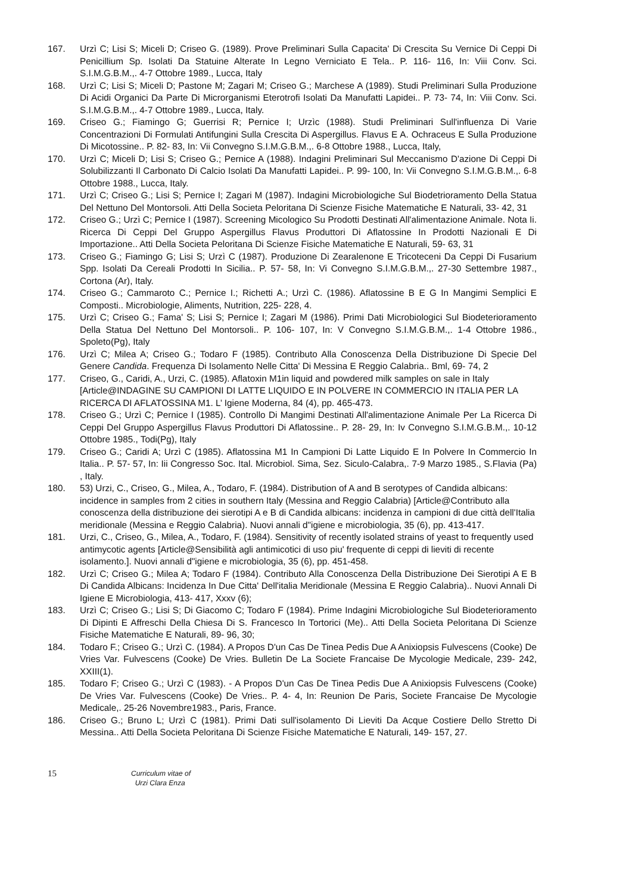167. Urzì C; Lisi S; Miceli D; Criseo G. (1989). Prove Preliminari Sulla Capacita' Di Crescita Su Vernice Di Ceppi Di Penicillium Sp. Isolati Da Statuine Alterate In Legno Verniciato E Tela.. P. 116- 116, In: Viii Conv. Sci. S.I.M.G.B.M.,. 4-7 Ottobre 1989., Lucca, Italy
168. Urzì C; Lisi S; Miceli D; Pastone M; Zagari M; Criseo G.; Marchese A (1989). Studi Preliminari Sulla Produzione Di Acidi Organici Da Parte Di Microrganismi Eterotrofi Isolati Da Manufatti Lapidei.. P. 73- 74, In: Viii Conv. Sci. S.I.M.G.B.M.,. 4-7 Ottobre 1989., Lucca, Italy.
169. Criseo G.; Fiamingo G; Guerrisi R; Pernice I; Urzìc (1988). Studi Preliminari Sull'influenza Di Varie Concentrazioni Di Formulati Antifungini Sulla Crescita Di Aspergillus. Flavus E A. Ochraceus E Sulla Produzione Di Micotossine.. P. 82- 83, In: Vii Convegno S.I.M.G.B.M.,. 6-8 Ottobre 1988., Lucca, Italy,
170. Urzì C; Miceli D; Lisi S; Criseo G.; Pernice A (1988). Indagini Preliminari Sul Meccanismo D'azione Di Ceppi Di Solubilizzanti Il Carbonato Di Calcio Isolati Da Manufatti Lapidei.. P. 99- 100, In: Vii Convegno S.I.M.G.B.M.,. 6-8 Ottobre 1988., Lucca, Italy.
171. Urzì C; Criseo G.; Lisi S; Pernice I; Zagari M (1987). Indagini Microbiologiche Sul Biodetrioramento Della Statua Del Nettuno Del Montorsoli. Atti Della Societa Peloritana Di Scienze Fisiche Matematiche E Naturali, 33- 42, 31
172. Criseo G.; Urzì C; Pernice I (1987). Screening Micologico Su Prodotti Destinati All'alimentazione Animale. Nota Ii. Ricerca Di Ceppi Del Gruppo Aspergillus Flavus Produttori Di Aflatossine In Prodotti Nazionali E Di Importazione.. Atti Della Societa Peloritana Di Scienze Fisiche Matematiche E Naturali, 59- 63, 31
173. Criseo G.; Fiamingo G; Lisi S; Urzì C (1987). Produzione Di Zearalenone E Tricoteceni Da Ceppi Di Fusarium Spp. Isolati Da Cereali Prodotti In Sicilia.. P. 57- 58, In: Vi Convegno S.I.M.G.B.M.,. 27-30 Settembre 1987., Cortona (Ar), Italy.
174. Criseo G.; Cammaroto C.; Pernice I.; Richetti A.; Urzì C. (1986). Aflatossine B E G In Mangimi Semplici E Composti.. Microbiologie, Aliments, Nutrition, 225- 228, 4.
175. Urzì C; Criseo G.; Fama' S; Lisi S; Pernice I; Zagari M (1986). Primi Dati Microbiologici Sul Biodeterioramento Della Statua Del Nettuno Del Montorsoli.. P. 106- 107, In: V Convegno S.I.M.G.B.M.,. 1-4 Ottobre 1986., Spoleto(Pg), Italy
176. Urzì C; Milea A; Criseo G.; Todaro F (1985). Contributo Alla Conoscenza Della Distribuzione Di Specie Del Genere Candida. Frequenza Di Isolamento Nelle Citta' Di Messina E Reggio Calabria.. Bml, 69- 74, 2
177. Criseo, G., Caridi, A., Urzi, C. (1985). Aflatoxin M1in liquid and powdered milk samples on sale in Italy [Article@INDAGINE SU CAMPIONI DI LATTE LIQUIDO E IN POLVERE IN COMMERCIO IN ITALIA PER LA RICERCA DI AFLATOSSINA M1. L’ Igiene Moderna, 84 (4), pp. 465-473.
178. Criseo G.; Urzì C; Pernice I (1985). Controllo Di Mangimi Destinati All'alimentazione Animale Per La Ricerca Di Ceppi Del Gruppo Aspergillus Flavus Produttori Di Aflatossine.. P. 28- 29, In: Iv Convegno S.I.M.G.B.M.,. 10-12 Ottobre 1985., Todi(Pg), Italy
179. Criseo G.; Caridi A; Urzì C (1985). Aflatossina M1 In Campioni Di Latte Liquido E In Polvere In Commercio In Italia.. P. 57- 57, In: Iii Congresso Soc. Ital. Microbiol. Sima, Sez. Siculo-Calabra,. 7-9 Marzo 1985., S.Flavia (Pa) , Italy.
180. 53) Urzi, C., Criseo, G., Milea, A., Todaro, F. (1984). Distribution of A and B serotypes of Candida albicans: incidence in samples from 2 cities in southern Italy (Messina and Reggio Calabria) [Article@Contributo alla conoscenza della distribuzione dei sierotipi A e B di Candida albicans: incidenza in campioni di due città dell'Italia meridionale (Messina e Reggio Calabria). Nuovi annali d"igiene e microbiologia, 35 (6), pp. 413-417.
181. Urzi, C., Criseo, G., Milea, A., Todaro, F. (1984). Sensitivity of recently isolated strains of yeast to frequently used antimycotic agents [Article@Sensibilità agli antimicotici di uso piu' frequente di ceppi di lieviti di recente isolamento.]. Nuovi annali d"igiene e microbiologia, 35 (6), pp. 451-458.
182. Urzì C; Criseo G.; Milea A; Todaro F (1984). Contributo Alla Conoscenza Della Distribuzione Dei Sierotipi A E B Di Candida Albicans: Incidenza In Due Citta' Dell'italia Meridionale (Messina E Reggio Calabria).. Nuovi Annali Di Igiene E Microbiologia, 413- 417, Xxxv (6);
183. Urzì C; Criseo G.; Lisi S; Di Giacomo C; Todaro F (1984). Prime Indagini Microbiologiche Sul Biodeterioramento Di Dipinti E Affreschi Della Chiesa Di S. Francesco In Tortorici (Me).. Atti Della Societa Peloritana Di Scienze Fisiche Matematiche E Naturali, 89- 96, 30;
184. Todaro F.; Criseo G.; Urzì C. (1984). A Propos D'un Cas De Tinea Pedis Due A Anixiopsis Fulvescens (Cooke) De Vries Var. Fulvescens (Cooke) De Vries. Bulletin De La Societe Francaise De Mycologie Medicale, 239- 242, XXIII(1).
185. Todaro F; Criseo G.; Urzì C (1983). - A Propos D'un Cas De Tinea Pedis Due A Anixiopsis Fulvescens (Cooke) De Vries Var. Fulvescens (Cooke) De Vries.. P. 4- 4, In: Reunion De Paris, Societe Francaise De Mycologie Medicale,. 25-26 Novembre1983., Paris, France.
186. Criseo G.; Bruno L; Urzì C (1981). Primi Dati sull'isolamento Di Lieviti Da Acque Costiere Dello Stretto Di Messina.. Atti Della Societa Peloritana Di Scienze Fisiche Matematiche E Naturali, 149- 157, 27.
15
Curriculum vitae of
Urzi Clara Enza